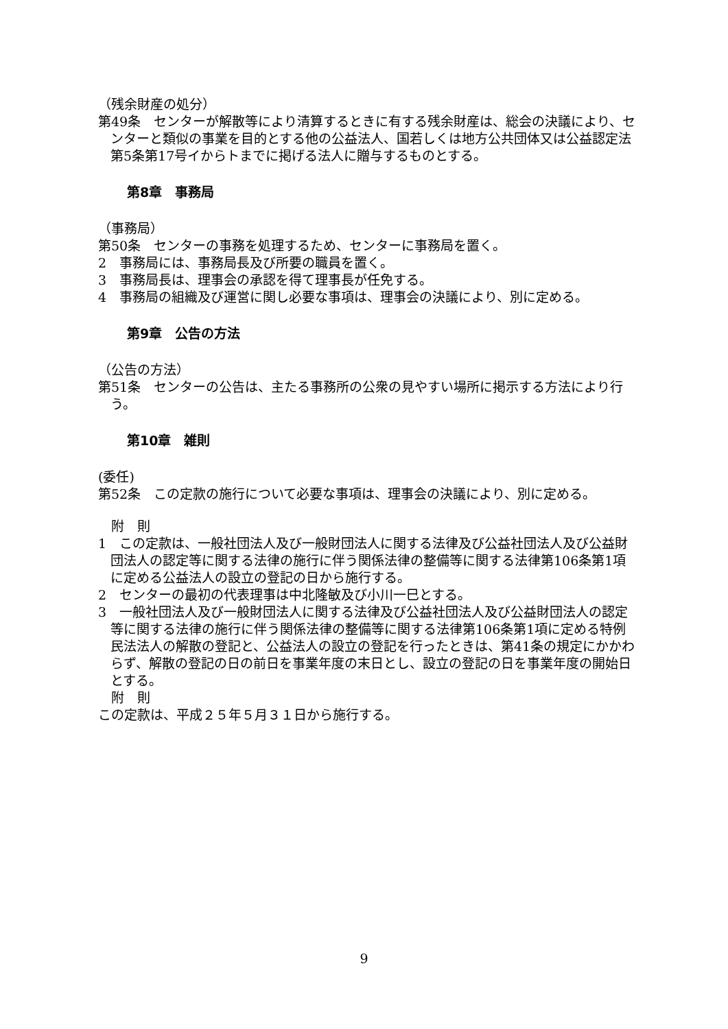（残余財産の処分）
第49条　センターが解散等により清算するときに有する残余財産は、総会の決議により、センターと類似の事業を目的とする他の公益法人、国若しくは地方公共団体又は公益認定法第5条第17号イからトまでに掲げる法人に贈与するものとする。
第8章　事務局
（事務局）
第50条　センターの事務を処理するため、センターに事務局を置く。
2　事務局には、事務局長及び所要の職員を置く。
3　事務局長は、理事会の承認を得て理事長が任免する。
4　事務局の組織及び運営に関し必要な事項は、理事会の決議により、別に定める。
第9章　公告の方法
（公告の方法）
第51条　センターの公告は、主たる事務所の公衆の見やすい場所に掲示する方法により行う。
第10章　雑則
(委任)
第52条　この定款の施行について必要な事項は、理事会の決議により、別に定める。
　附　則
1　この定款は、一般社団法人及び一般財団法人に関する法律及び公益社団法人及び公益財団法人の認定等に関する法律の施行に伴う関係法律の整備等に関する法律第106条第1項に定める公益法人の設立の登記の日から施行する。
2　センターの最初の代表理事は中北隆敏及び小川一巳とする。
3　一般社団法人及び一般財団法人に関する法律及び公益社団法人及び公益財団法人の認定等に関する法律の施行に伴う関係法律の整備等に関する法律第106条第1項に定める特例民法法人の解散の登記と、公益法人の設立の登記を行ったときは、第41条の規定にかかわらず、解散の登記の日の前日を事業年度の末日とし、設立の登記の日を事業年度の開始日とする。
　附　則
この定款は、平成２５年５月３１日から施行する。
9